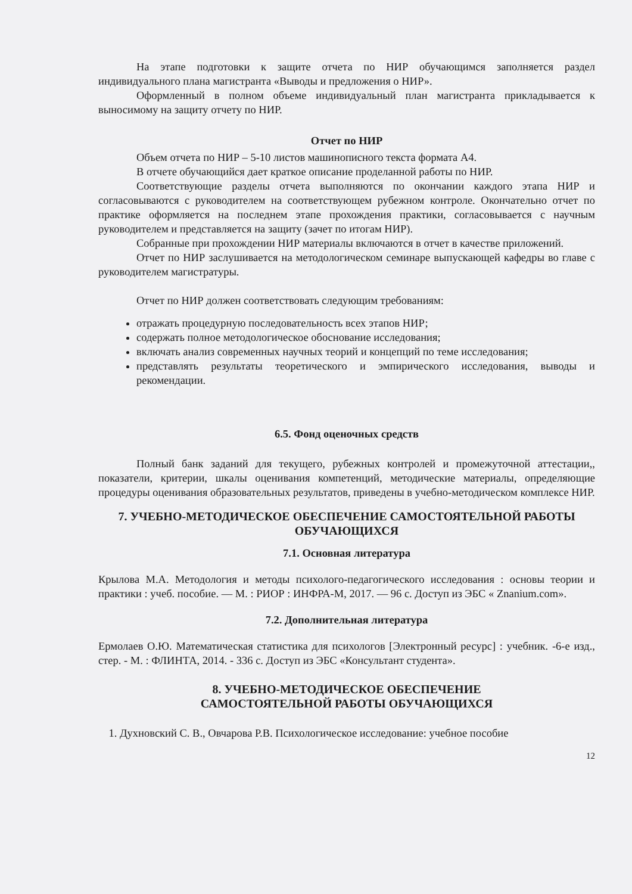На этапе подготовки к защите отчета по НИР обучающимся заполняется раздел индивидуального плана магистранта «Выводы и предложения о НИР».
Оформленный в полном объеме индивидуальный план магистранта прикладывается к выносимому на защиту отчету по НИР.
Отчет по НИР
Объем отчета по НИР – 5-10 листов машинописного текста формата А4.
В отчете обучающийся дает краткое описание проделанной работы по НИР.
Соответствующие разделы отчета выполняются по окончании каждого этапа НИР и согласовываются с руководителем на соответствующем рубежном контроле. Окончательно отчет по практике оформляется на последнем этапе прохождения практики, согласовывается с научным руководителем и представляется на защиту (зачет по итогам НИР).
Собранные при прохождении НИР материалы включаются в отчет в качестве приложений.
Отчет по НИР заслушивается на методологическом семинаре выпускающей кафедры во главе с руководителем магистратуры.
Отчет по НИР должен соответствовать следующим требованиям:
отражать процедурную последовательность всех этапов НИР;
содержать полное методологическое обоснование исследования;
включать анализ современных научных теорий и концепций по теме исследования;
представлять результаты теоретического и эмпирического исследования, выводы и рекомендации.
6.5. Фонд оценочных средств
Полный банк заданий для текущего, рубежных контролей и промежуточной аттестации,, показатели, критерии, шкалы оценивания компетенций, методические материалы, определяющие процедуры оценивания образовательных результатов, приведены в учебно-методическом комплексе НИР.
7. УЧЕБНО-МЕТОДИЧЕСКОЕ ОБЕСПЕЧЕНИЕ САМОСТОЯТЕЛЬНОЙ РАБОТЫ ОБУЧАЮЩИХСЯ
7.1. Основная литература
Крылова М.А. Методология и методы психолого-педагогического исследования : основы теории и практики : учеб. пособие. — М. : РИОР : ИНФРА-М, 2017. — 96 с. Доступ из ЭБС « Znanium.com».
7.2. Дополнительная литература
Ермолаев О.Ю. Математическая статистика для психологов [Электронный ресурс] : учебник. -6-е изд., стер. - М. : ФЛИНТА, 2014. - 336 с. Доступ из ЭБС «Консультант студента».
8. УЧЕБНО-МЕТОДИЧЕСКОЕ ОБЕСПЕЧЕНИЕ
САМОСТОЯТЕЛЬНОЙ РАБОТЫ ОБУЧАЮЩИХСЯ
1. Духновский С. В., Овчарова Р.В. Психологическое исследование: учебное пособие
12